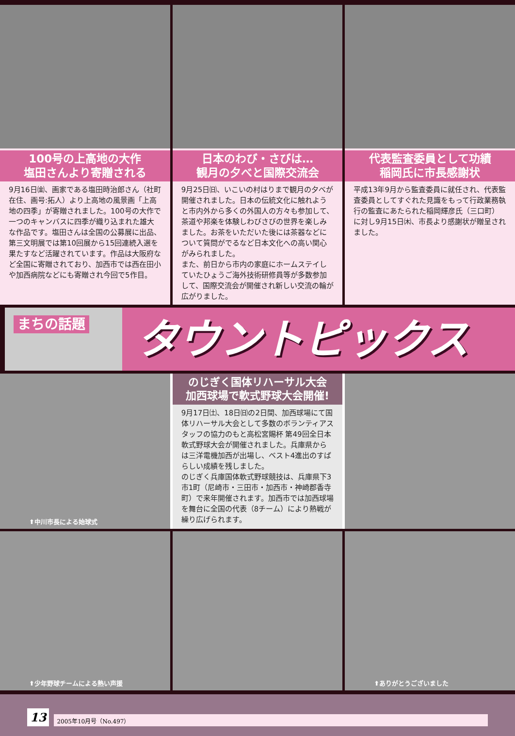100号の上高地の大作
塩田さんより寄贈される
9月16日㈮、画家である塩田時治郎さん（社町在住、画号:拓人）より上高地の風景画「上高地の四季」が寄贈されました。100号の大作で一つのキャンバスに四季が織り込まれた雄大な作品です。塩田さんは全国の公募展に出品、第三文明展では第10回展から15回連続入選を果たすなど活躍されています。作品は大阪府など全国に寄贈されており、加西市では西在田小や加西病院などにも寄贈され今回で5作目。
日本のわび・さびは…
観月の夕べと国際交流会
9月25日㈰、いこいの村はりまで観月の夕べが開催されました。日本の伝統文化に触れようと市内外から多くの外国人の方々も参加して、茶道や邦楽を体験しわびさびの世界を楽しみました。お茶をいただいた後には茶器などについて質問がでるなど日本文化への高い関心がみられました。
また、前日から市内の家庭にホームステイしていたひょうご海外技術研修員等が多数参加して、国際交流会が開催され新しい交流の輪が広がりました。
代表監査委員として功績
稲岡氏に市長感謝状
平成13年9月から監査委員に就任され、代表監査委員としてすぐれた見識をもって行政業務執行の監査にあたられた稲岡輝彦氏（三口町）に対し9月15日㈭、市長より感謝状が贈呈されました。
まちの話題
タウントピックス
⬆中川市長による始球式
のじぎく国体リハーサル大会
加西球場で軟式野球大会開催!
9月17日㈯、18日㈰の2日間、加西球場にて国体リハーサル大会として多数のボランティアスタッフの協力のもと高松宮賜杯 第49回全日本軟式野球大会が開催されました。兵庫県からは三洋電機加西が出場し、ベスト4進出のすばらしい成績を残しました。
のじぎく兵庫国体軟式野球競技は、兵庫県下3市1町（尼崎市・三田市・加西市・神崎郡香寺町）で来年開催されます。加西市では加西球場を舞台に全国の代表（8チーム）により熱戦が繰り広げられます。
⬆少年野球チームによる熱い声援
⬆ありがとうございました
13 2005年10月号（No.497）